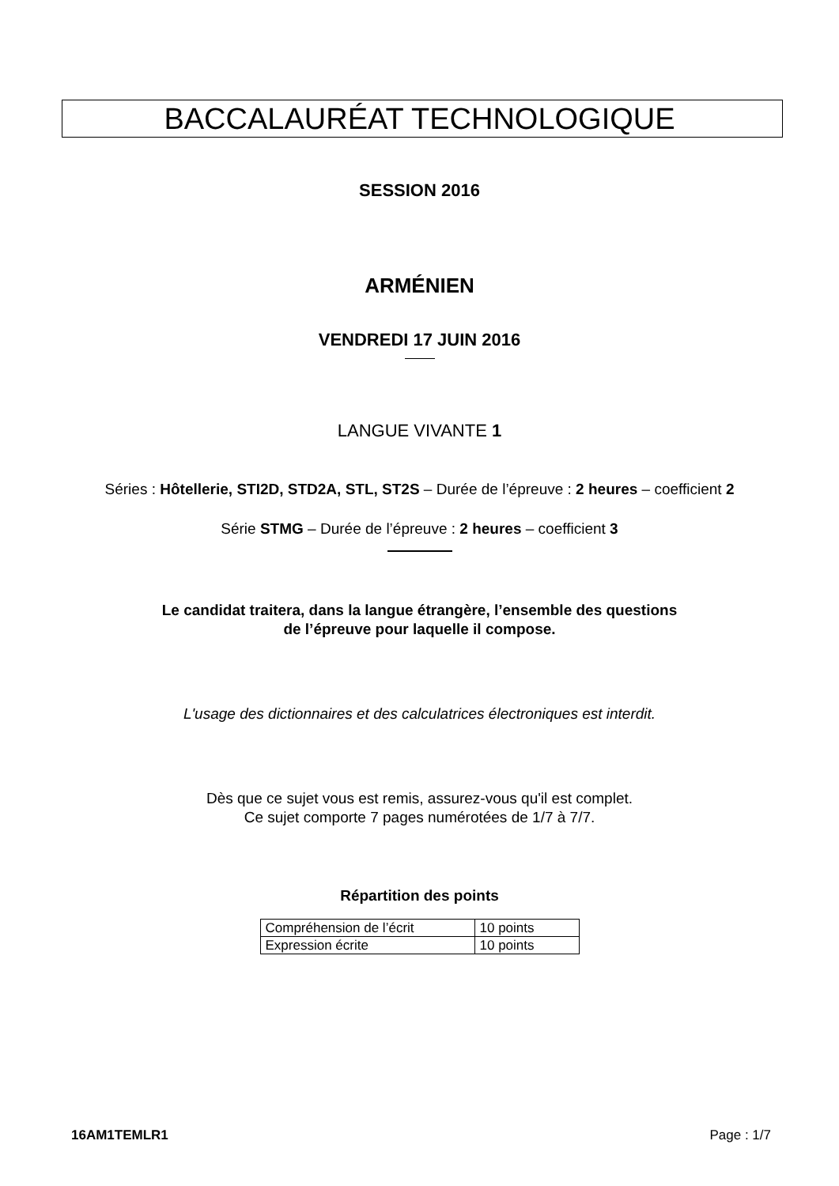BACCALAURÉAT TECHNOLOGIQUE
SESSION 2016
ARMÉNIEN
VENDREDI 17 JUIN 2016
LANGUE VIVANTE 1
Séries : Hôtellerie, STI2D, STD2A, STL, ST2S – Durée de l’épreuve : 2 heures – coefficient 2
Série STMG – Durée de l’épreuve : 2 heures – coefficient 3
Le candidat traitera, dans la langue étrangère, l’ensemble des questions
de l’épreuve pour laquelle il compose.
L'usage des dictionnaires et des calculatrices électroniques est interdit.
Dès que ce sujet vous est remis, assurez-vous qu'il est complet.
Ce sujet comporte 7 pages numérotées de 1/7 à 7/7.
Répartition des points
| Compréhension de l’écrit | 10 points |
| Expression écrite | 10 points |
16AM1TEMLR1 Page : 1/7